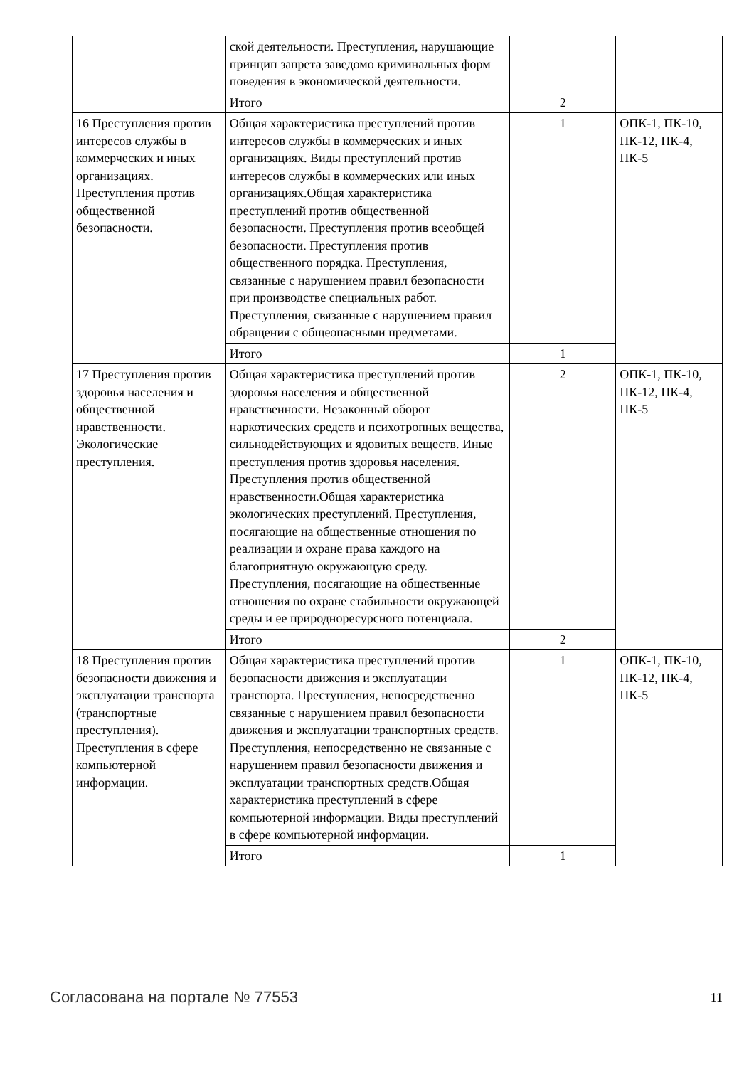| | ской деятельности. Преступления, нарушающие принцип запрета заведомо криминальных форм поведения в экономической деятельности. | | |
| | Итого | 2 | |
| 16 Преступления против интересов службы в коммерческих и иных организациях. Преступления против общественной безопасности. | Общая характеристика преступлений против интересов службы в коммерческих и иных организациях. Виды преступлений против интересов службы в коммерческих или иных организациях.Общая характеристика преступлений против общественной безопасности. Преступления против всеобщей безопасности. Преступления против общественного порядка. Преступления, связанные с нарушением правил безопасности при производстве специальных работ. Преступления, связанные с нарушением правил обращения с общеопасными предметами. | 1 | ОПК-1, ПК-10, ПК-12, ПК-4, ПК-5 |
| | Итого | 1 | |
| 17 Преступления против здоровья населения и общественной нравственности. Экологические преступления. | Общая характеристика преступлений против здоровья населения и общественной нравственности. Незаконный оборот наркотических средств и психотропных вещества, сильнодействующих и ядовитых веществ. Иные преступления против здоровья населения. Преступления против общественной нравственности.Общая характеристика экологических преступлений. Преступления, посягающие на общественные отношения по реализации и охране права каждого на благоприятную окружающую среду. Преступления, посягающие на общественные отношения по охране стабильности окружающей среды и ее природноресурсного потенциала. | 2 | ОПК-1, ПК-10, ПК-12, ПК-4, ПК-5 |
| | Итого | 2 | |
| 18 Преступления против безопасности движения и эксплуатации транспорта (транспортные преступления). Преступления в сфере компьютерной информации. | Общая характеристика преступлений против безопасности движения и эксплуатации транспорта. Преступления, непосредственно связанные с нарушением правил безопасности движения и эксплуатации транспортных средств. Преступления, непосредственно не связанные с нарушением правил безопасности движения и эксплуатации транспортных средств.Общая характеристика преступлений в сфере компьютерной информации. Виды преступлений в сфере компьютерной информации. | 1 | ОПК-1, ПК-10, ПК-12, ПК-4, ПК-5 |
| | Итого | 1 | |
Согласована на портале № 77553 11